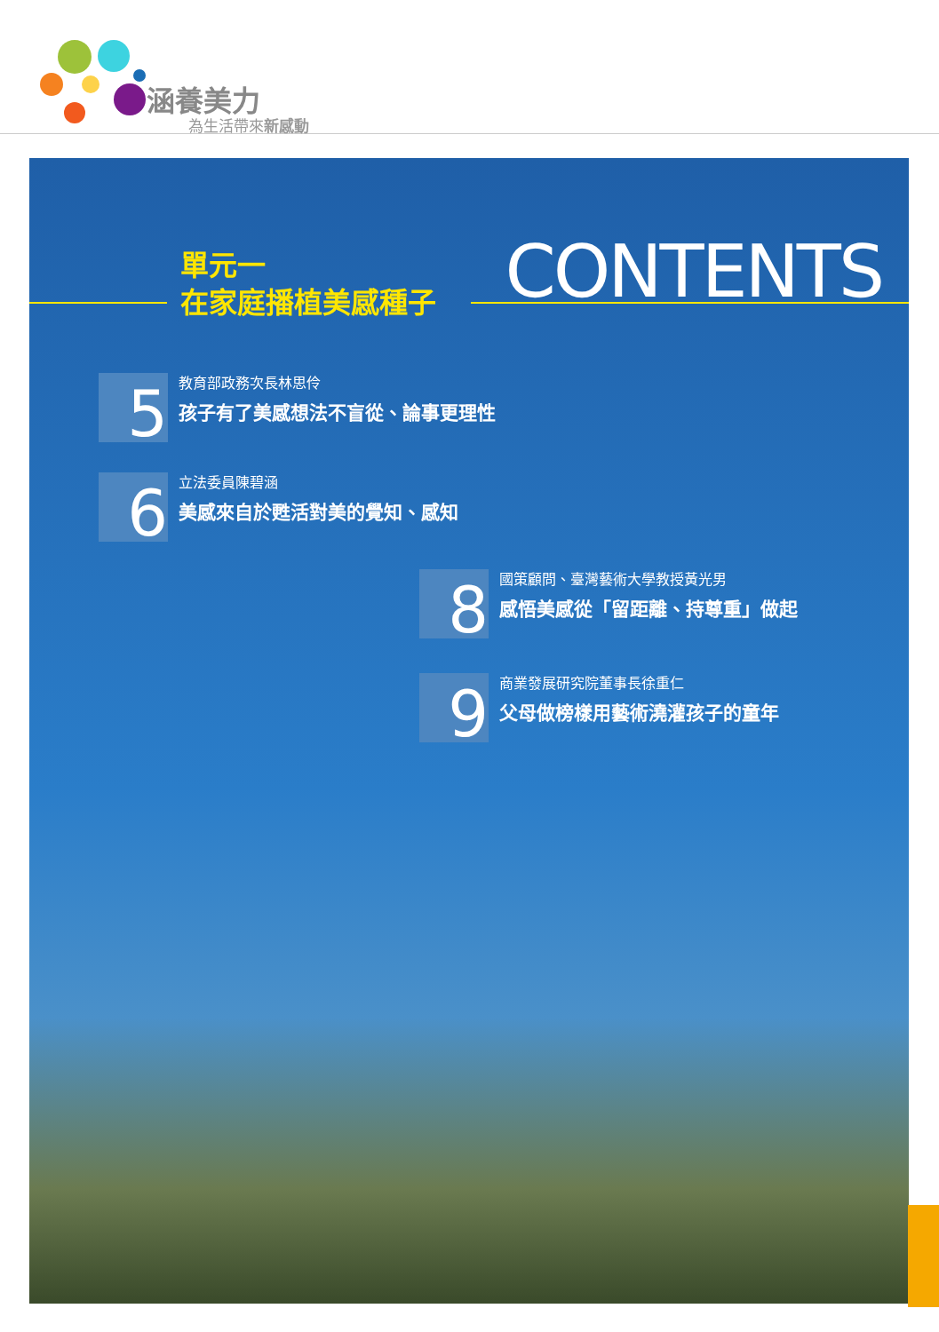涵養美力
為生活帶來新感動
單元一
在家庭播植美感種子
CONTENTS
5
教育部政務次長林思伶
孩子有了美感想法不盲從、論事更理性
6
立法委員陳碧涵
美感來自於甦活對美的覺知、感知
8
國策顧問、臺灣藝術大學教授黃光男
感悟美感從「留距離、持尊重」做起
9
商業發展研究院董事長徐重仁
父母做榜樣用藝術澆灌孩子的童年